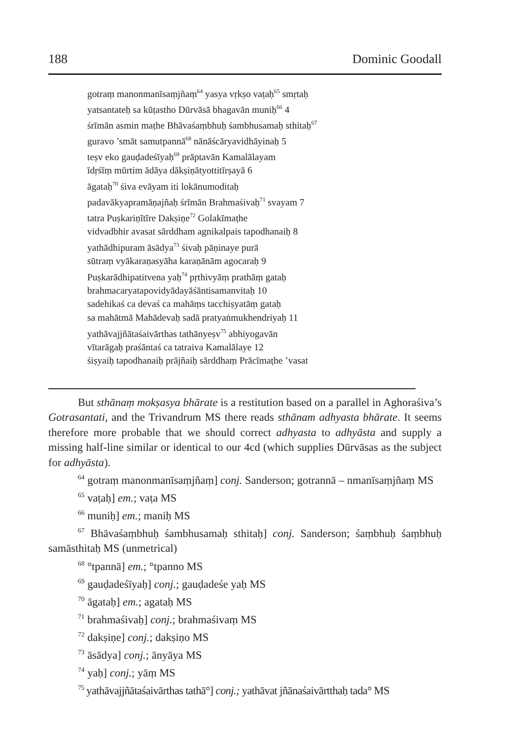188 Dominic Goodall
gotraṃ manonmanīsaṃjñaṃ<sup>64</sup> yasya vṛkṣo vaṭaḥ<sup>65</sup> smṛtaḥ
yatsantateḥ sa kūṭastho Dūrvāsā bhagavān muniḥ<sup>66</sup> 4
śrīmān asmin maṭhe Bhāvaśaṃbhuḥ śambhusamaḥ sthitaḥ<sup>67</sup>
guravo ’smāt samutpannā<sup>68</sup> nānāścāryavidhāyinaḥ 5
teṣv eko gauḍadeśīyaḥ<sup>69</sup> prāptavān Kamalālayam
īdṛśīṃ mūrtim ādāya dākṣiṇātyottitīrṣayā 6
āgataḥ<sup>70</sup> śiva evāyam iti lokānumoditaḥ
padavākyapramāṇajñaḥ śrīmān Brahmaśivaḥ<sup>71</sup> svayam 7
tatra Puṣkariṇītīre Dakṣiṇe<sup>72</sup> Golakīmaṭhe
vidvadbhir avasat sārddham agnikalpais tapodhanaiḥ 8
yathādhipuram āsādya<sup>73</sup> śivaḥ pāṇinaye purā
sūtraṃ vyākaraṇasyāha karaṇānām agocaraḥ 9
Puṣkarādhipatitvena yaḥ<sup>74</sup> pṛthivyāṃ prathāṃ gataḥ
brahmacaryatapovidyādayāśāntisamanvitaḥ 10
sadehikaś ca devaś ca mahāṃs tacchiṣyatāṃ gataḥ
sa mahātmā Mahādevaḥ sadā pratyaṅmukhendriyaḥ 11
yathāvajjñātaśaivārthas tathānyeṣv<sup>75</sup> abhiyogavān
vītarāgaḥ praśāntaś ca tatraiva Kamalālaye 12
śiṣyaiḥ tapodhanaiḥ prājñaiḥ sārddhaṃ Prācīmaṭhe ’vasat
But sthānaṃ mokṣasya bhārate is a restitution based on a parallel in Aghoraśiva’s Gotrasantati, and the Trivandrum MS there reads sthānam adhyasta bhārate. It seems therefore more probable that we should correct adhyasta to adhyāsta and supply a missing half-line similar or identical to our 4cd (which supplies Dūrvāsas as the subject for adhyāsta).
<sup>64</sup> gotraṃ manonmanīsaṃjñaṃ] conj. Sanderson; gotrannā – nmanīsaṃjñaṃ MS
<sup>65</sup> vaṭaḥ] em.; vaṭa MS
<sup>66</sup> muniḥ] em.; maniḥ MS
<sup>67</sup> Bhāvaśaṃbhuḥ śambhusamaḥ sthitaḥ] conj. Sanderson; śaṃbhuḥ śaṃbhuḥ samāsthitaḥ MS (unmetrical)
<sup>68</sup> °tpannā] em.; °tpanno MS
<sup>69</sup> gauḍadeśīyaḥ] conj.; gauḍadeśe yaḥ MS
<sup>70</sup> āgataḥ] em.; agataḥ MS
<sup>71</sup> brahmaśivaḥ] conj.; brahmaśivaṃ MS
<sup>72</sup> dakṣiṇe] conj.; dakṣiṇo MS
<sup>73</sup> āsādya] conj.; ānyāya MS
<sup>74</sup> yaḥ] conj.; yāṃ MS
<sup>75</sup> yathāvajjñātaśaivārthas tathā°] conj.; yathāvat jñānaśaivārtthaḥ tada° MS